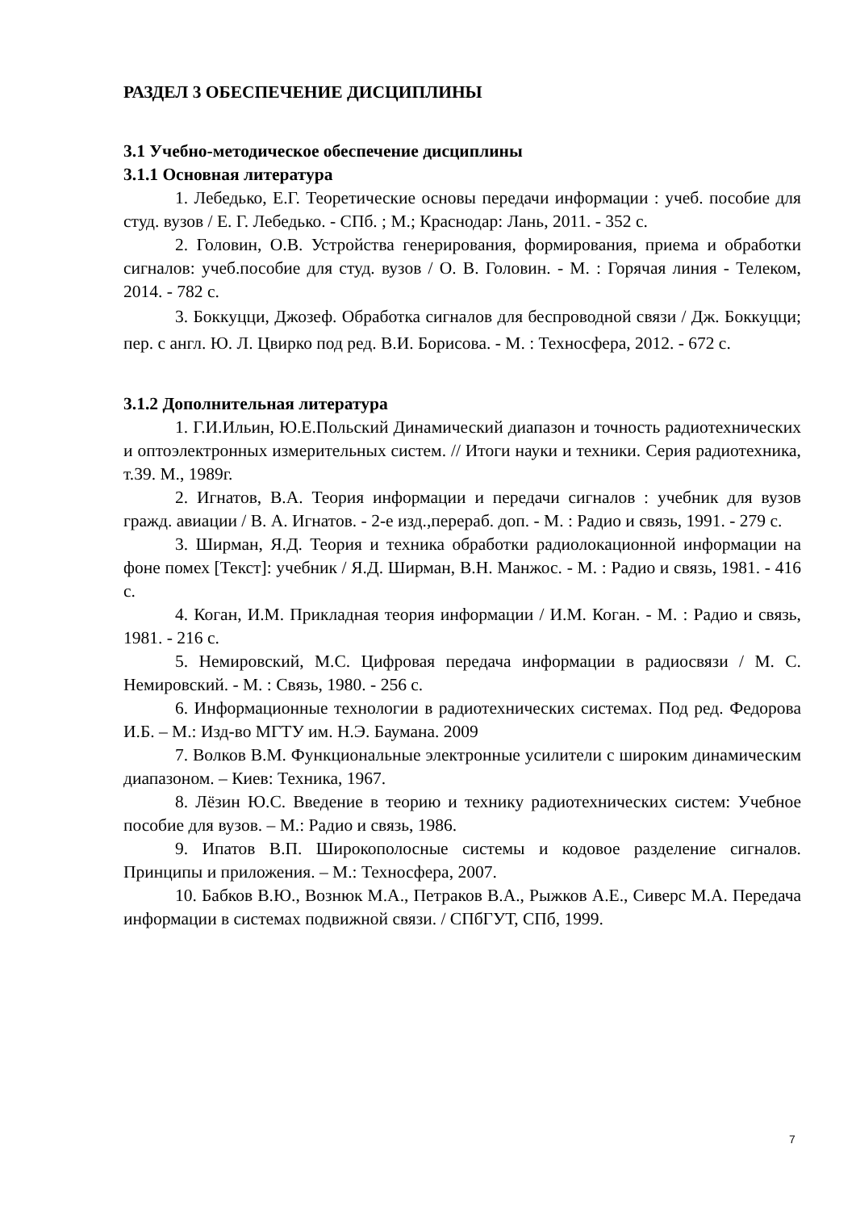РАЗДЕЛ 3 ОБЕСПЕЧЕНИЕ ДИСЦИПЛИНЫ
3.1 Учебно-методическое обеспечение дисциплины
3.1.1 Основная литература
1. Лебедько, Е.Г. Теоретические основы передачи информации : учеб. пособие для студ. вузов / Е. Г. Лебедько. - СПб. ; М.; Краснодар: Лань, 2011. - 352 с.
2. Головин, О.В. Устройства генерирования, формирования, приема и обработки сигналов: учеб.пособие для студ. вузов / О. В. Головин. - М. : Горячая линия - Телеком, 2014. - 782 с.
3. Боккуцци, Джозеф. Обработка сигналов для беспроводной связи / Дж. Боккуцци; пер. с англ. Ю. Л. Цвирко под ред. В.И. Борисова. - М. : Техносфера, 2012. - 672 с.
3.1.2 Дополнительная литература
1. Г.И.Ильин, Ю.Е.Польский Динамический диапазон и точность радиотехнических и оптоэлектронных измерительных систем. // Итоги науки и техники. Серия радиотехника, т.39. М., 1989г.
2. Игнатов, В.А. Теория информации и передачи сигналов : учебник для вузов гражд. авиации / В. А. Игнатов. - 2-е изд.,перераб. доп. - М. : Радио и связь, 1991. - 279 с.
3. Ширман, Я.Д. Теория и техника обработки радиолокационной информации на фоне помех [Текст]: учебник / Я.Д. Ширман, В.Н. Манжос. - М. : Радио и связь, 1981. - 416 с.
4. Коган, И.М. Прикладная теория информации / И.М. Коган. - М. : Радио и связь, 1981. - 216 с.
5. Немировский, М.С. Цифровая передача информации в радиосвязи / М. С. Немировский. - М. : Связь, 1980. - 256 с.
6. Информационные технологии в радиотехнических системах. Под ред. Федорова И.Б. – М.: Изд-во МГТУ им. Н.Э. Баумана. 2009
7. Волков В.М. Функциональные электронные усилители с широким динамическим диапазоном. – Киев: Техника, 1967.
8. Лёзин Ю.С. Введение в теорию и технику радиотехнических систем: Учебное пособие для вузов. – М.: Радио и связь, 1986.
9. Ипатов В.П. Широкополосные системы и кодовое разделение сигналов. Принципы и приложения. – М.: Техносфера, 2007.
10. Бабков В.Ю., Вознюк М.А., Петраков В.А., Рыжков А.Е., Сиверс М.А. Передача информации в системах подвижной связи. / СПбГУТ, СПб, 1999.
7